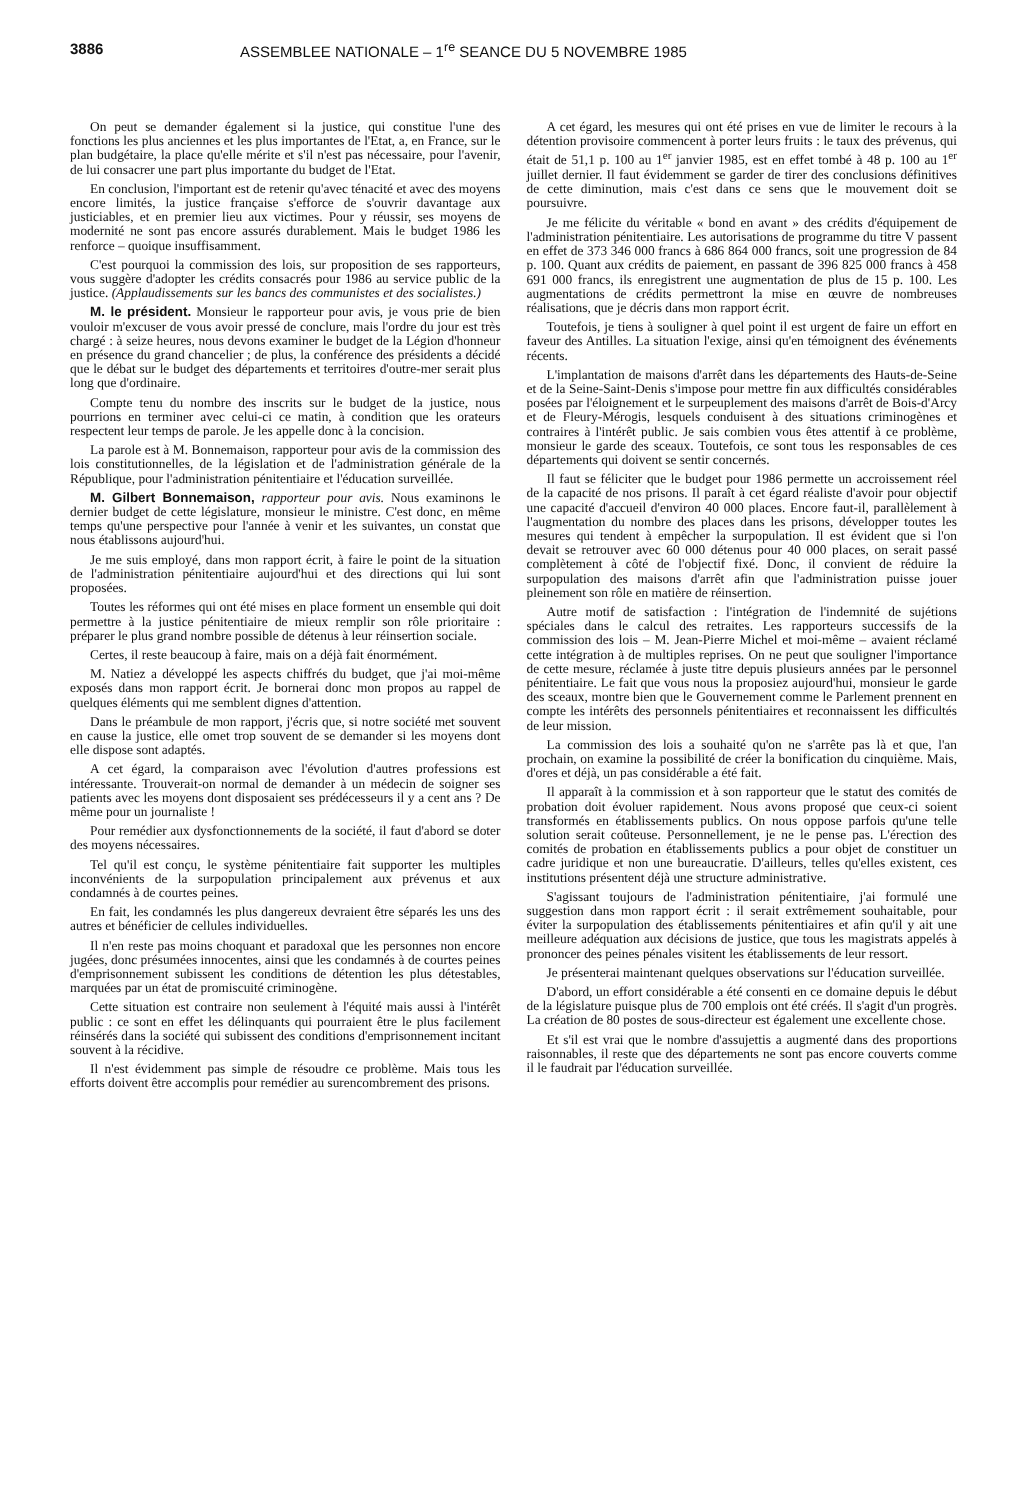3886 ASSEMBLEE NATIONALE – 1<sup>re</sup> SEANCE DU 5 NOVEMBRE 1985
On peut se demander également si la justice, qui constitue l'une des fonctions les plus anciennes et les plus importantes de l'Etat, a, en France, sur le plan budgétaire, la place qu'elle mérite et s'il n'est pas nécessaire, pour l'avenir, de lui consacrer une part plus importante du budget de l'Etat.
En conclusion, l'important est de retenir qu'avec ténacité et avec des moyens encore limités, la justice française s'efforce de s'ouvrir davantage aux justiciables, et en premier lieu aux victimes. Pour y réussir, ses moyens de modernité ne sont pas encore assurés durablement. Mais le budget 1986 les renforce – quoique insuffisamment.
C'est pourquoi la commission des lois, sur proposition de ses rapporteurs, vous suggère d'adopter les crédits consacrés pour 1986 au service public de la justice. (Applaudissements sur les bancs des communistes et des socialistes.)
M. le président. Monsieur le rapporteur pour avis, je vous prie de bien vouloir m'excuser de vous avoir pressé de conclure, mais l'ordre du jour est très chargé : à seize heures, nous devons examiner le budget de la Légion d'honneur en présence du grand chancelier ; de plus, la conférence des présidents a décidé que le débat sur le budget des départements et territoires d'outre-mer serait plus long que d'ordinaire.
Compte tenu du nombre des inscrits sur le budget de la justice, nous pourrions en terminer avec celui-ci ce matin, à condition que les orateurs respectent leur temps de parole. Je les appelle donc à la concision.
La parole est à M. Bonnemaison, rapporteur pour avis de la commission des lois constitutionnelles, de la législation et de l'administration générale de la République, pour l'administration pénitentiaire et l'éducation surveillée.
M. Gilbert Bonnemaison, rapporteur pour avis. Nous examinons le dernier budget de cette législature, monsieur le ministre. C'est donc, en même temps qu'une perspective pour l'année à venir et les suivantes, un constat que nous établissons aujourd'hui.
Je me suis employé, dans mon rapport écrit, à faire le point de la situation de l'administration pénitentiaire aujourd'hui et des directions qui lui sont proposées.
Toutes les réformes qui ont été mises en place forment un ensemble qui doit permettre à la justice pénitentiaire de mieux remplir son rôle prioritaire : préparer le plus grand nombre possible de détenus à leur réinsertion sociale.
Certes, il reste beaucoup à faire, mais on a déjà fait énormément.
M. Natiez a développé les aspects chiffrés du budget, que j'ai moi-même exposés dans mon rapport écrit. Je bornerai donc mon propos au rappel de quelques éléments qui me semblent dignes d'attention.
Dans le préambule de mon rapport, j'écris que, si notre société met souvent en cause la justice, elle omet trop souvent de se demander si les moyens dont elle dispose sont adaptés.
A cet égard, la comparaison avec l'évolution d'autres professions est intéressante. Trouverait-on normal de demander à un médecin de soigner ses patients avec les moyens dont disposaient ses prédécesseurs il y a cent ans ? De même pour un journaliste !
Pour remédier aux dysfonctionnements de la société, il faut d'abord se doter des moyens nécessaires.
Tel qu'il est conçu, le système pénitentiaire fait supporter les multiples inconvénients de la surpopulation principalement aux prévenus et aux condamnés à de courtes peines.
En fait, les condamnés les plus dangereux devraient être séparés les uns des autres et bénéficier de cellules individuelles.
Il n'en reste pas moins choquant et paradoxal que les personnes non encore jugées, donc présumées innocentes, ainsi que les condamnés à de courtes peines d'emprisonnement subissent les conditions de détention les plus détestables, marquées par un état de promiscuité criminogène.
Cette situation est contraire non seulement à l'équité mais aussi à l'intérêt public : ce sont en effet les délinquants qui pourraient être le plus facilement réinsérés dans la société qui subissent des conditions d'emprisonnement incitant souvent à la récidive.
Il n'est évidemment pas simple de résoudre ce problème. Mais tous les efforts doivent être accomplis pour remédier au surencombrement des prisons.
A cet égard, les mesures qui ont été prises en vue de limiter le recours à la détention provisoire commencent à porter leurs fruits : le taux des prévenus, qui était de 51,1 p. 100 au 1<sup>er</sup> janvier 1985, est en effet tombé à 48 p. 100 au 1<sup>er</sup> juillet dernier. Il faut évidemment se garder de tirer des conclusions définitives de cette diminution, mais c'est dans ce sens que le mouvement doit se poursuivre.
Je me félicite du véritable « bond en avant » des crédits d'équipement de l'administration pénitentiaire. Les autorisations de programme du titre V passent en effet de 373 346 000 francs à 686 864 000 francs, soit une progression de 84 p. 100. Quant aux crédits de paiement, en passant de 396 825 000 francs à 458 691 000 francs, ils enregistrent une augmentation de plus de 15 p. 100. Les augmentations de crédits permettront la mise en œuvre de nombreuses réalisations, que je décris dans mon rapport écrit.
Toutefois, je tiens à souligner à quel point il est urgent de faire un effort en faveur des Antilles. La situation l'exige, ainsi qu'en témoignent des événements récents.
L'implantation de maisons d'arrêt dans les départements des Hauts-de-Seine et de la Seine-Saint-Denis s'impose pour mettre fin aux difficultés considérables posées par l'éloignement et le surpeuplement des maisons d'arrêt de Bois-d'Arcy et de Fleury-Mérogis, lesquels conduisent à des situations criminogènes et contraires à l'intérêt public. Je sais combien vous êtes attentif à ce problème, monsieur le garde des sceaux. Toutefois, ce sont tous les responsables de ces départements qui doivent se sentir concernés.
Il faut se féliciter que le budget pour 1986 permette un accroissement réel de la capacité de nos prisons. Il paraît à cet égard réaliste d'avoir pour objectif une capacité d'accueil d'environ 40 000 places. Encore faut-il, parallèlement à l'augmentation du nombre des places dans les prisons, développer toutes les mesures qui tendent à empêcher la surpopulation. Il est évident que si l'on devait se retrouver avec 60 000 détenus pour 40 000 places, on serait passé complètement à côté de l'objectif fixé. Donc, il convient de réduire la surpopulation des maisons d'arrêt afin que l'administration puisse jouer pleinement son rôle en matière de réinsertion.
Autre motif de satisfaction : l'intégration de l'indemnité de sujétions spéciales dans le calcul des retraites. Les rapporteurs successifs de la commission des lois – M. Jean-Pierre Michel et moi-même – avaient réclamé cette intégration à de multiples reprises. On ne peut que souligner l'importance de cette mesure, réclamée à juste titre depuis plusieurs années par le personnel pénitentiaire. Le fait que vous nous la proposiez aujourd'hui, monsieur le garde des sceaux, montre bien que le Gouvernement comme le Parlement prennent en compte les intérêts des personnels pénitentiaires et reconnaissent les difficultés de leur mission.
La commission des lois a souhaité qu'on ne s'arrête pas là et que, l'an prochain, on examine la possibilité de créer la bonification du cinquième. Mais, d'ores et déjà, un pas considérable a été fait.
Il apparaît à la commission et à son rapporteur que le statut des comités de probation doit évoluer rapidement. Nous avons proposé que ceux-ci soient transformés en établissements publics. On nous oppose parfois qu'une telle solution serait coûteuse. Personnellement, je ne le pense pas. L'érection des comités de probation en établissements publics a pour objet de constituer un cadre juridique et non une bureaucratie. D'ailleurs, telles qu'elles existent, ces institutions présentent déjà une structure administrative.
S'agissant toujours de l'administration pénitentiaire, j'ai formulé une suggestion dans mon rapport écrit : il serait extrêmement souhaitable, pour éviter la surpopulation des établissements pénitentiaires et afin qu'il y ait une meilleure adéquation aux décisions de justice, que tous les magistrats appelés à prononcer des peines pénales visitent les établissements de leur ressort.
Je présenterai maintenant quelques observations sur l'éducation surveillée.
D'abord, un effort considérable a été consenti en ce domaine depuis le début de la législature puisque plus de 700 emplois ont été créés. Il s'agit d'un progrès. La création de 80 postes de sous-directeur est également une excellente chose.
Et s'il est vrai que le nombre d'assujettis a augmenté dans des proportions raisonnables, il reste que des départements ne sont pas encore couverts comme il le faudrait par l'éducation surveillée.